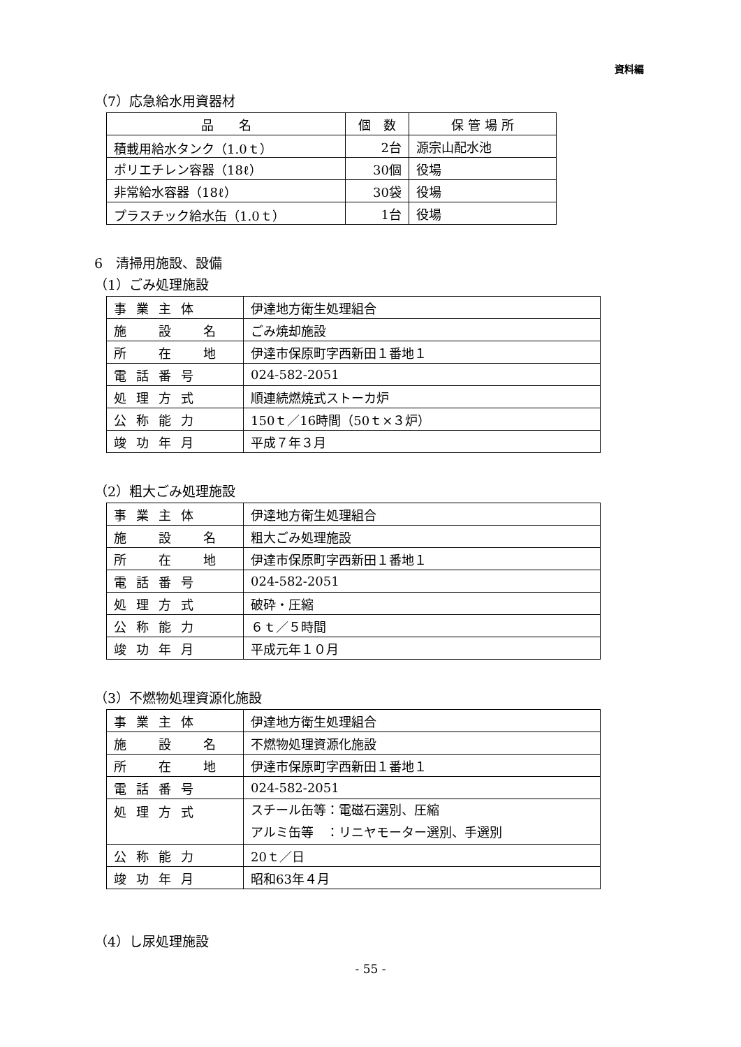資料編
（7）応急給水用資器材
| 品 名 | 個 数 | 保 管 場 所 |
| --- | --- | --- |
| 積載用給水タンク（1.0ｔ） | 2台 | 源宗山配水池 |
| ポリエチレン容器（18ℓ） | 30個 | 役場 |
| 非常給水容器（18ℓ） | 30袋 | 役場 |
| プラスチック給水缶（1.0ｔ） | 1台 | 役場 |
6　清掃用施設、設備
（1）ごみ処理施設
| 事業主体 | 伊達地方衛生処理組合 |
| 施 設 名 | ごみ焼却施設 |
| 所 在 地 | 伊達市保原町字西新田１番地１ |
| 電話番号 | 024-582-2051 |
| 処理方式 | 順連続燃焼式ストーカ炉 |
| 公称能力 | 150ｔ／16時間（50ｔ×３炉） |
| 竣功年月 | 平成７年３月 |
（2）粗大ごみ処理施設
| 事業主体 | 伊達地方衛生処理組合 |
| 施 設 名 | 粗大ごみ処理施設 |
| 所 在 地 | 伊達市保原町字西新田１番地１ |
| 電話番号 | 024-582-2051 |
| 処理方式 | 破砕・圧縮 |
| 公称能力 | ６ｔ／５時間 |
| 竣功年月 | 平成元年１０月 |
（3）不燃物処理資源化施設
| 事業主体 | 伊達地方衛生処理組合 |
| 施 設 名 | 不燃物処理資源化施設 |
| 所 在 地 | 伊達市保原町字西新田１番地１ |
| 電話番号 | 024-582-2051 |
| 処理方式 | スチール缶等：電磁石選別、圧縮 アルミ缶等 ：リニヤモーター選別、手選別 |
| 公称能力 | 20ｔ／日 |
| 竣功年月 | 昭和63年４月 |
（4）し尿処理施設
- 55 -